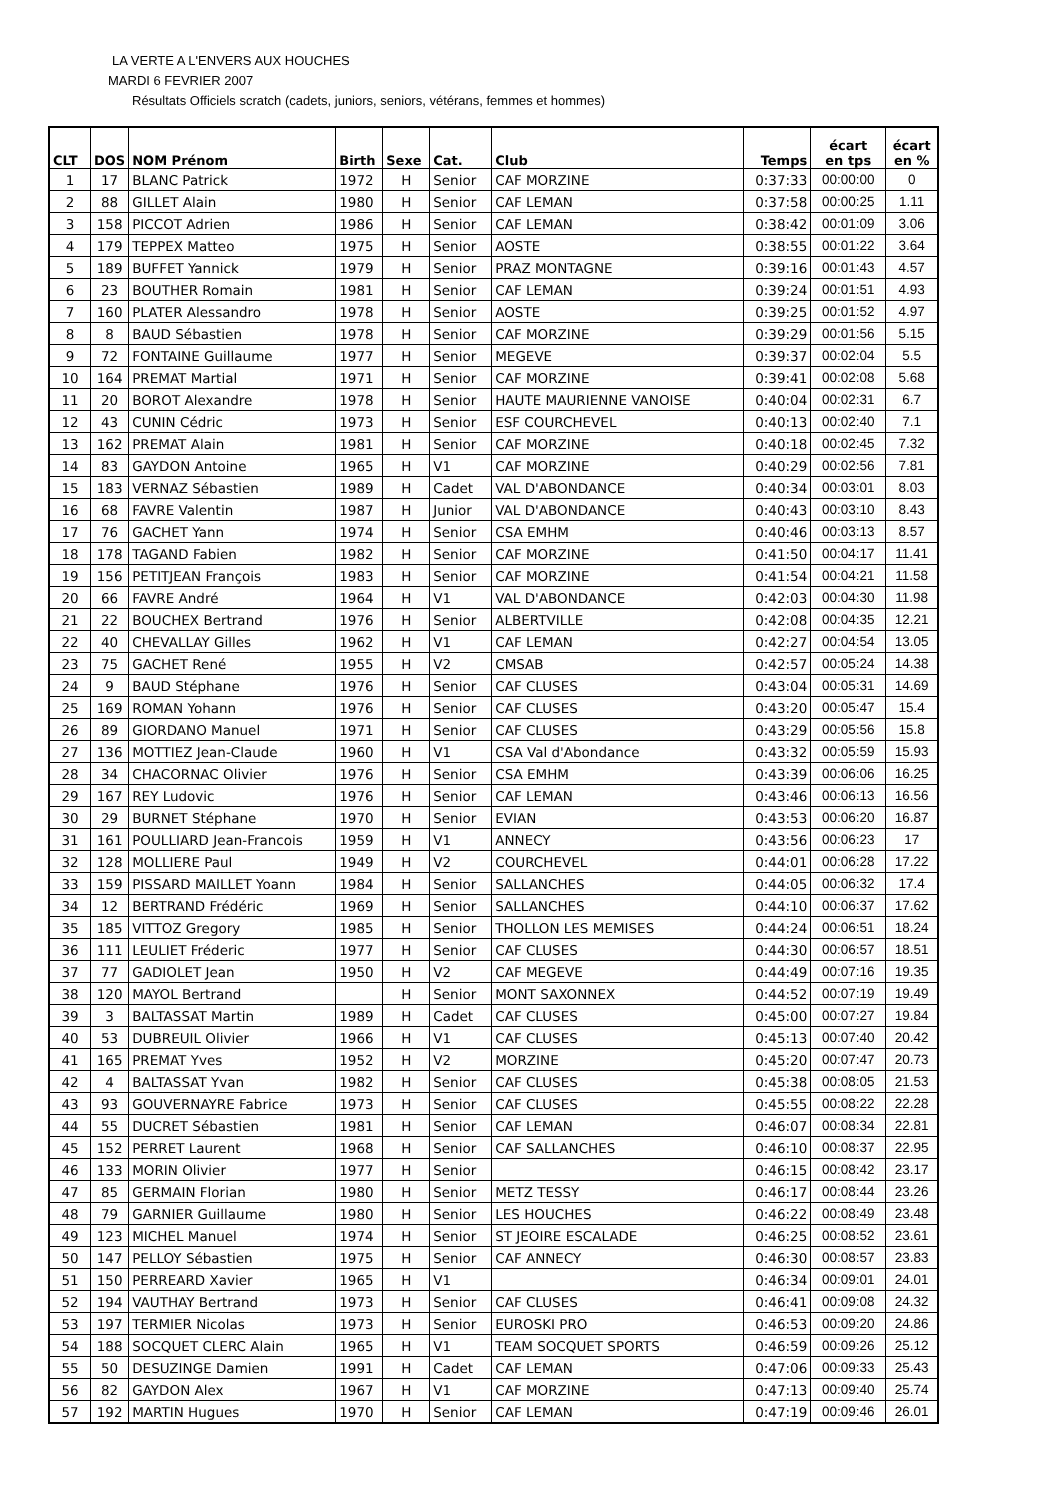LA VERTE A L'ENVERS AUX HOUCHES
MARDI 6 FEVRIER 2007
Résultats Officiels scratch (cadets, juniors, seniors, vétérans, femmes et hommes)
| CLT | DOS | NOM Prénom | Birth | Sexe | Cat. | Club | Temps | écart en tps | écart en % |
| --- | --- | --- | --- | --- | --- | --- | --- | --- | --- |
| 1 | 17 | BLANC Patrick | 1972 | H | Senior | CAF MORZINE | 0:37:33 | 00:00:00 | 0 |
| 2 | 88 | GILLET Alain | 1980 | H | Senior | CAF LEMAN | 0:37:58 | 00:00:25 | 1.11 |
| 3 | 158 | PICCOT Adrien | 1986 | H | Senior | CAF LEMAN | 0:38:42 | 00:01:09 | 3.06 |
| 4 | 179 | TEPPEX Matteo | 1975 | H | Senior | AOSTE | 0:38:55 | 00:01:22 | 3.64 |
| 5 | 189 | BUFFET Yannick | 1979 | H | Senior | PRAZ MONTAGNE | 0:39:16 | 00:01:43 | 4.57 |
| 6 | 23 | BOUTHER Romain | 1981 | H | Senior | CAF LEMAN | 0:39:24 | 00:01:51 | 4.93 |
| 7 | 160 | PLATER Alessandro | 1978 | H | Senior | AOSTE | 0:39:25 | 00:01:52 | 4.97 |
| 8 | 8 | BAUD Sébastien | 1978 | H | Senior | CAF MORZINE | 0:39:29 | 00:01:56 | 5.15 |
| 9 | 72 | FONTAINE Guillaume | 1977 | H | Senior | MEGEVE | 0:39:37 | 00:02:04 | 5.5 |
| 10 | 164 | PREMAT Martial | 1971 | H | Senior | CAF MORZINE | 0:39:41 | 00:02:08 | 5.68 |
| 11 | 20 | BOROT Alexandre | 1978 | H | Senior | HAUTE MAURIENNE VANOISE | 0:40:04 | 00:02:31 | 6.7 |
| 12 | 43 | CUNIN Cédric | 1973 | H | Senior | ESF COURCHEVEL | 0:40:13 | 00:02:40 | 7.1 |
| 13 | 162 | PREMAT Alain | 1981 | H | Senior | CAF MORZINE | 0:40:18 | 00:02:45 | 7.32 |
| 14 | 83 | GAYDON Antoine | 1965 | H | V1 | CAF MORZINE | 0:40:29 | 00:02:56 | 7.81 |
| 15 | 183 | VERNAZ Sébastien | 1989 | H | Cadet | VAL D'ABONDANCE | 0:40:34 | 00:03:01 | 8.03 |
| 16 | 68 | FAVRE Valentin | 1987 | H | Junior | VAL D'ABONDANCE | 0:40:43 | 00:03:10 | 8.43 |
| 17 | 76 | GACHET Yann | 1974 | H | Senior | CSA EMHM | 0:40:46 | 00:03:13 | 8.57 |
| 18 | 178 | TAGAND Fabien | 1982 | H | Senior | CAF MORZINE | 0:41:50 | 00:04:17 | 11.41 |
| 19 | 156 | PETITJEAN François | 1983 | H | Senior | CAF MORZINE | 0:41:54 | 00:04:21 | 11.58 |
| 20 | 66 | FAVRE André | 1964 | H | V1 | VAL D'ABONDANCE | 0:42:03 | 00:04:30 | 11.98 |
| 21 | 22 | BOUCHEX Bertrand | 1976 | H | Senior | ALBERTVILLE | 0:42:08 | 00:04:35 | 12.21 |
| 22 | 40 | CHEVALLAY Gilles | 1962 | H | V1 | CAF LEMAN | 0:42:27 | 00:04:54 | 13.05 |
| 23 | 75 | GACHET René | 1955 | H | V2 | CMSAB | 0:42:57 | 00:05:24 | 14.38 |
| 24 | 9 | BAUD Stéphane | 1976 | H | Senior | CAF CLUSES | 0:43:04 | 00:05:31 | 14.69 |
| 25 | 169 | ROMAN Yohann | 1976 | H | Senior | CAF CLUSES | 0:43:20 | 00:05:47 | 15.4 |
| 26 | 89 | GIORDANO Manuel | 1971 | H | Senior | CAF CLUSES | 0:43:29 | 00:05:56 | 15.8 |
| 27 | 136 | MOTTIEZ Jean-Claude | 1960 | H | V1 | CSA Val d'Abondance | 0:43:32 | 00:05:59 | 15.93 |
| 28 | 34 | CHACORNAC Olivier | 1976 | H | Senior | CSA EMHM | 0:43:39 | 00:06:06 | 16.25 |
| 29 | 167 | REY Ludovic | 1976 | H | Senior | CAF LEMAN | 0:43:46 | 00:06:13 | 16.56 |
| 30 | 29 | BURNET Stéphane | 1970 | H | Senior | EVIAN | 0:43:53 | 00:06:20 | 16.87 |
| 31 | 161 | POULLIARD Jean-Francois | 1959 | H | V1 | ANNECY | 0:43:56 | 00:06:23 | 17 |
| 32 | 128 | MOLLIERE Paul | 1949 | H | V2 | COURCHEVEL | 0:44:01 | 00:06:28 | 17.22 |
| 33 | 159 | PISSARD MAILLET Yoann | 1984 | H | Senior | SALLANCHES | 0:44:05 | 00:06:32 | 17.4 |
| 34 | 12 | BERTRAND Frédéric | 1969 | H | Senior | SALLANCHES | 0:44:10 | 00:06:37 | 17.62 |
| 35 | 185 | VITTOZ Gregory | 1985 | H | Senior | THOLLON LES MEMISES | 0:44:24 | 00:06:51 | 18.24 |
| 36 | 111 | LEULIET Fréderic | 1977 | H | Senior | CAF CLUSES | 0:44:30 | 00:06:57 | 18.51 |
| 37 | 77 | GADIOLET Jean | 1950 | H | V2 | CAF MEGEVE | 0:44:49 | 00:07:16 | 19.35 |
| 38 | 120 | MAYOL Bertrand | | H | Senior | MONT SAXONNEX | 0:44:52 | 00:07:19 | 19.49 |
| 39 | 3 | BALTASSAT Martin | 1989 | H | Cadet | CAF CLUSES | 0:45:00 | 00:07:27 | 19.84 |
| 40 | 53 | DUBREUIL Olivier | 1966 | H | V1 | CAF CLUSES | 0:45:13 | 00:07:40 | 20.42 |
| 41 | 165 | PREMAT Yves | 1952 | H | V2 | MORZINE | 0:45:20 | 00:07:47 | 20.73 |
| 42 | 4 | BALTASSAT Yvan | 1982 | H | Senior | CAF CLUSES | 0:45:38 | 00:08:05 | 21.53 |
| 43 | 93 | GOUVERNAYRE Fabrice | 1973 | H | Senior | CAF CLUSES | 0:45:55 | 00:08:22 | 22.28 |
| 44 | 55 | DUCRET Sébastien | 1981 | H | Senior | CAF LEMAN | 0:46:07 | 00:08:34 | 22.81 |
| 45 | 152 | PERRET Laurent | 1968 | H | Senior | CAF SALLANCHES | 0:46:10 | 00:08:37 | 22.95 |
| 46 | 133 | MORIN Olivier | 1977 | H | Senior | | 0:46:15 | 00:08:42 | 23.17 |
| 47 | 85 | GERMAIN Florian | 1980 | H | Senior | METZ TESSY | 0:46:17 | 00:08:44 | 23.26 |
| 48 | 79 | GARNIER Guillaume | 1980 | H | Senior | LES HOUCHES | 0:46:22 | 00:08:49 | 23.48 |
| 49 | 123 | MICHEL Manuel | 1974 | H | Senior | ST JEOIRE ESCALADE | 0:46:25 | 00:08:52 | 23.61 |
| 50 | 147 | PELLOY Sébastien | 1975 | H | Senior | CAF ANNECY | 0:46:30 | 00:08:57 | 23.83 |
| 51 | 150 | PERREARD Xavier | 1965 | H | V1 | | 0:46:34 | 00:09:01 | 24.01 |
| 52 | 194 | VAUTHAY Bertrand | 1973 | H | Senior | CAF CLUSES | 0:46:41 | 00:09:08 | 24.32 |
| 53 | 197 | TERMIER Nicolas | 1973 | H | Senior | EUROSKI PRO | 0:46:53 | 00:09:20 | 24.86 |
| 54 | 188 | SOCQUET CLERC Alain | 1965 | H | V1 | TEAM SOCQUET SPORTS | 0:46:59 | 00:09:26 | 25.12 |
| 55 | 50 | DESUZINGE Damien | 1991 | H | Cadet | CAF LEMAN | 0:47:06 | 00:09:33 | 25.43 |
| 56 | 82 | GAYDON Alex | 1967 | H | V1 | CAF MORZINE | 0:47:13 | 00:09:40 | 25.74 |
| 57 | 192 | MARTIN Hugues | 1970 | H | Senior | CAF LEMAN | 0:47:19 | 00:09:46 | 26.01 |